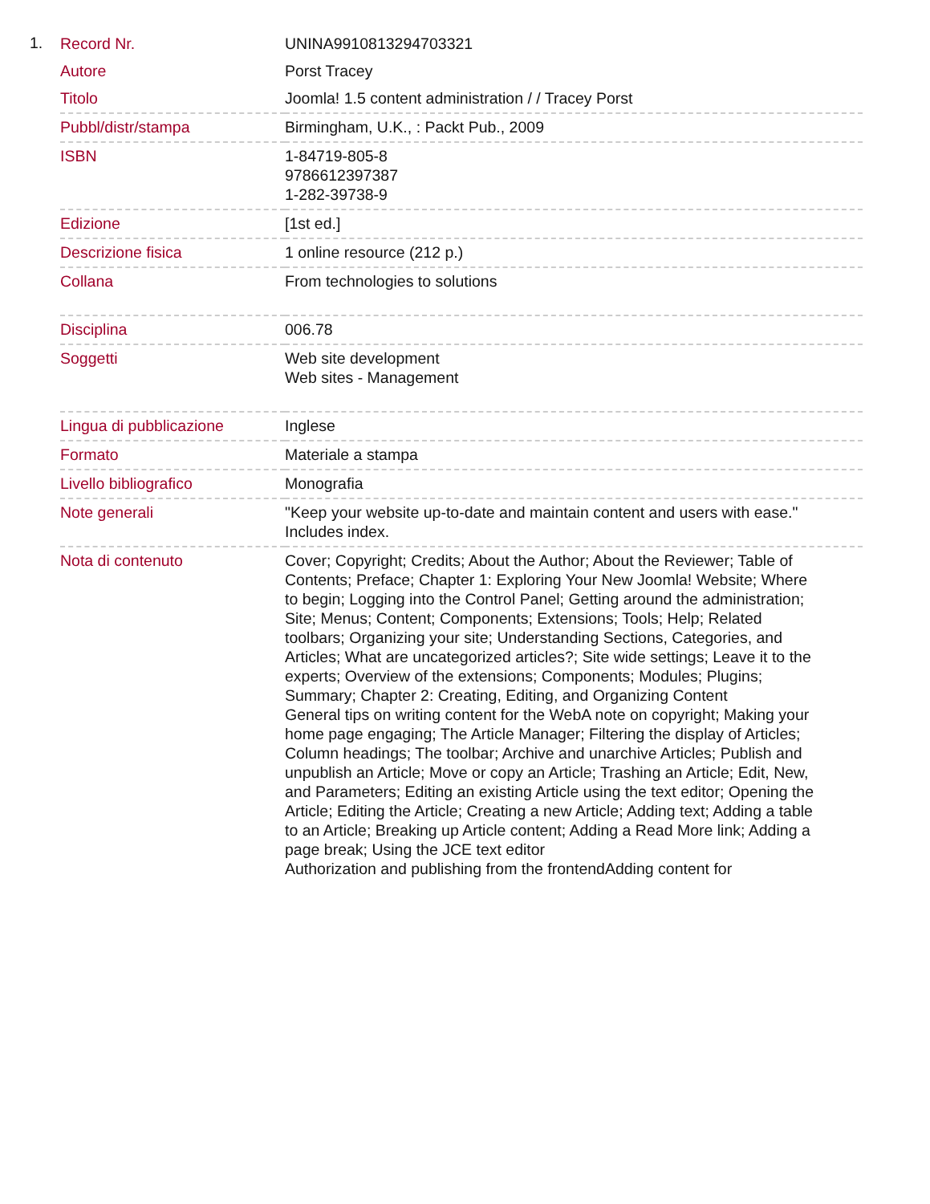1.
| Record Nr. | UNINA9910813294703321 |
| Autore | Porst Tracey |
| Titolo | Joomla! 1.5 content administration / / Tracey Porst |
| Pubbl/distr/stampa | Birmingham, U.K., : Packt Pub., 2009 |
| ISBN | 1-84719-805-8 9786612397387 1-282-39738-9 |
| Edizione | [1st ed.] |
| Descrizione fisica | 1 online resource (212 p.) |
| Collana | From technologies to solutions |
| Disciplina | 006.78 |
| Soggetti | Web site development Web sites - Management |
| Lingua di pubblicazione | Inglese |
| Formato | Materiale a stampa |
| Livello bibliografico | Monografia |
| Note generali | "Keep your website up-to-date and maintain content and users with ease." Includes index. |
| Nota di contenuto | Cover; Copyright; Credits; About the Author; About the Reviewer; Table of Contents; Preface; Chapter 1: Exploring Your New Joomla! Website; Where to begin; Logging into the Control Panel; Getting around the administration; Site; Menus; Content; Components; Extensions; Tools; Help; Related toolbars; Organizing your site; Understanding Sections, Categories, and Articles; What are uncategorized articles?; Site wide settings; Leave it to the experts; Overview of the extensions; Components; Modules; Plugins; Summary; Chapter 2: Creating, Editing, and Organizing Content General tips on writing content for the WebA note on copyright; Making your home page engaging; The Article Manager; Filtering the display of Articles; Column headings; The toolbar; Archive and unarchive Articles; Publish and unpublish an Article; Move or copy an Article; Trashing an Article; Edit, New, and Parameters; Editing an existing Article using the text editor; Opening the Article; Editing the Article; Creating a new Article; Adding text; Adding a table to an Article; Breaking up Article content; Adding a Read More link; Adding a page break; Using the JCE text editor Authorization and publishing from the frontendAdding content for |